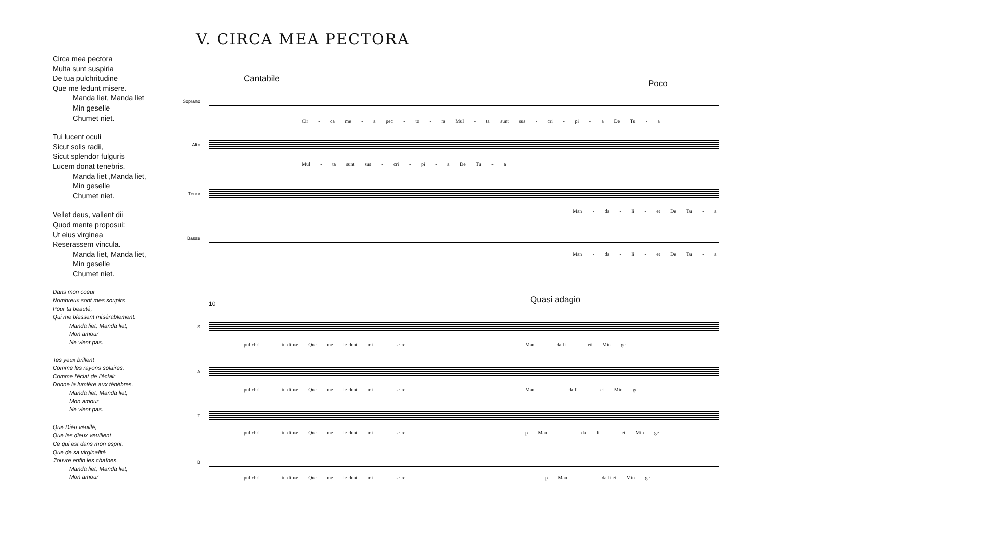V. CIRCA MEA PECTORA
Circa mea pectora
Multa sunt suspiria
De tua pulchritudine
Que me ledunt misere.
Manda liet, Manda liet
Min geselle
Chumet niet.
Tui lucent oculi
Sicut solis radii,
Sicut splendor fulguris
Lucem donat tenebris.
Manda liet ,Manda liet,
Min geselle
Chumet niet.
Vellet deus, vallent dii
Quod mente proposui:
Ut eius virginea
Reserassem vincula.
Manda liet, Manda liet,
Min geselle
Chumet niet.
Dans mon coeur
Nombreux sont mes soupirs
Pour ta beauté,
Qui me blessent misérablement.
Manda liet, Manda liet,
Mon amour
Ne vient pas.
Tes yeux brillent
Comme les rayons solaires,
Comme l'éclat de l'éclair
Donne la lumière aux ténèbres.
Manda liet, Manda liet,
Mon amour
Ne vient pas.
Que Dieu veuille,
Que les dieux veuillent
Ce qui est dans mon esprit:
Que de sa virginalité
J'ouvre enfin les chaînes.
Manda liet, Manda liet,
Mon amour
Cantabile Poco
Soprano
Cir - ca me - a pec - to - ra Mul - ta sunt sus - cri - pi - a De Tu - a
Alto
Mul - ta sunt sus - cri - pi - a De Tu - a
Ténor
Man - da - li - et De Tu - a
Basse
Man - da - li - et De Tu - a
10 Quasi adagio
S
pul-chri - tu-di-ne Que me le-dunt mi - se-re Man - da-li - et Min ge -
A
pul-chri - tu-di-ne Que me le-dunt mi - se-re Man - - da-li - et Min ge -
T
pul-chri - tu-di-ne Que me le-dunt mi - se-re p Man - - da li - et Min ge -
B
pul-chri - tu-di-ne Que me le-dunt mi - se-re p Man - - da-li-et Min ge -